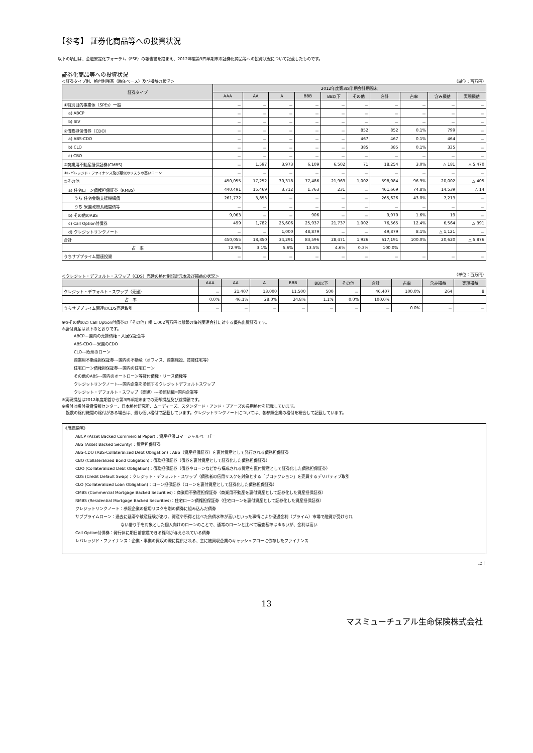【参考】 証券化商品等への投資状況
以下の項目は、金融安定化フォーラム（FSF）の報告書を踏まえ、2012年度第3四半期末の証券化商品等への投資状況について記載したものです。
証券化商品等への投資状況
＜証券タイプ別、格付別残高（時価ベース）及び損益の状況＞ （単位：百万円）
| 証券タイプ | 2012年度第3四半期会計期間末 | | | | | | | | | |
| --- | --- | --- | --- | --- | --- | --- | --- | --- | --- | --- |
| | AAA | AA | A | BBB | BB以下 | その他 | 合計 | 占率 | 含み損益 | 実現損益 |
| ①特別目的事業体（SPEs）一般 | － | － | － | － | － | － | － | － | － | － |
| a) ABCP | － | － | － | － | － | － | － | － | － | － |
| b) SIV | － | － | － | － | － | － | － | － | － | － |
| ②債務担保債券（CDO） | － | － | － | － | － | 852 | 852 | 0.1% | 799 | － |
| a) ABS-CDO | － | － | － | － | － | 467 | 467 | 0.1% | 464 | － |
| b) CLO | － | － | － | － | － | 385 | 385 | 0.1% | 335 | － |
| c) CBO | － | － | － | － | － | － | － | － | － | － |
| ③商業用不動産担保証券(CMBS) | － | 1,597 | 3,973 | 6,109 | 6,502 | 71 | 18,254 | 3.0% | △ 181 | △ 5,470 |
| ④レバレッジド・ファイナンス及び類似のリスクの高いローン | － | － | － | － | － | － | － | － | － | － |
| ⑤その他 | 450,055 | 17,252 | 30,318 | 77,486 | 21,969 | 1,002 | 598,084 | 96.9% | 20,002 | △ 405 |
| a) 住宅ローン債権担保証券（RMBS） | 440,491 | 15,469 | 3,712 | 1,763 | 231 | － | 461,669 | 74.8% | 14,539 | △ 14 |
| うち 住宅金融支援機構債 | 261,772 | 3,853 | － | － | － | － | 265,626 | 43.0% | 7,213 | － |
| うち 米国政府系機関債等 | － | － | － | － | － | － | － | － | － | － |
| b) その他のABS | 9,063 | － | － | 906 | － | － | 9,970 | 1.6% | 19 | － |
| c) Call Option付債券 | 499 | 1,782 | 25,606 | 25,937 | 21,737 | 1,002 | 76,565 | 12.4% | 6,564 | △ 391 |
| d) クレジットリンクノート | － | － | 1,000 | 48,879 | － | － | 49,879 | 8.1% | △ 1,121 | － |
| 合計 | 450,055 | 18,850 | 34,291 | 83,596 | 28,471 | 1,926 | 617,191 | 100.0% | 20,620 | △ 5,876 |
| 占 率 | 72.9% | 3.1% | 5.6% | 13.5% | 4.6% | 0.3% | 100.0% | | | |
| うちサブプライム関連投資 | － | － | － | － | － | － | － | － | － | － |
＜クレジット・デフォルト・スワップ（CDS）売建の格付別想定元本及び損益の状況＞ （単位：百万円）
| | AAA | AA | A | BBB | BB以下 | その他 | 合計 | 占率 | 含み損益 | 実現損益 |
| --- | --- | --- | --- | --- | --- | --- | --- | --- | --- | --- |
| クレジット・デフォルト・スワップ（売建） | － | 21,407 | 13,000 | 11,500 | 500 | － | 46,407 | 100.0% | 264 | 8 |
| 占 率 | 0.0% | 46.1% | 28.0% | 24.8% | 1.1% | 0.0% | 100.0% | | | |
| うちサブプライム関連のCDS売建取引 | － | － | － | － | － | － | － | 0.0% | － | － |
※⑤その他のc) Call Option付債券の「その他」欄 1,002百万円は邦銀の海外関連会社に対する優先出資証券です。
※裏付資産は以下のとおりです。
ABCP---国内の売掛債権・入居保証金等
ABS-CDO---米国のCDO
CLO---欧州のローン
商業用不動産担保証券---国内の不動産（オフィス、商業施設、賃貸住宅等）
住宅ローン債権担保証券---国内の住宅ローン
その他のABS---国内のオートローン等貸付債権・リース債権等
クレジットリンクノート---国内企業を参照するクレジットデフォルトスワップ
クレジット・デフォルト・スワップ（売建）---参照組織=国内企業等
※実現損益は2012年度期首から第3四半期末までの売却損益及び減損額です。
※格付は格付投資情報センター、日本格付研究所、ムーディーズ、スタンダード・アンド・プアーズの長期格付を記載しています。
　複数の格付機関の格付がある場合は、最も低い格付で記載しています。クレジットリンクノートについては、各参照企業の格付を総合して記載しています。
《用語説明》
ABCP (Asset Backed Commercial Paper)：資産担保コマーシャルペーパー
ABS (Asset Backed Security)：資産担保証券
ABS-CDO (ABS-Collateralized Debt Obligation)：ABS（資産担保証券）を裏付資産として発行される債務担保証券
CBO (Collateralized Bond Obligation)：債務担保証券（債券を裏付資産として証券化した債務担保証券）
CDO (Collateralized Debt Obligation)：債務担保証券（債券やローンなどから構成される資産を裏付資産として証券化した債務担保証券）
CDS (Credit Default Swap)：クレジット・デフォルト・スワップ（債務者の信用リスクを対象とする「プロテクション」を売買するデリバティブ取引
CLO (Collateralized Loan Obligation)：ローン担保証券（ローンを裏付資産として証券化した債務担保証券）
CMBS (Commercial Mortgage Backed Securities)：商業用不動産担保証券（商業用不動産を裏付資産として証券化した資産担保証券）
RMBS (Residential Mortgage Backed Securities)：住宅ローン債権担保証券（住宅ローンを裏付資産として証券化した資産担保証券）
クレジットリンクノート：参照企業の信用リスクを別の債券に組み込んだ債券
サブプライムローン：過去に延滞や破産経験があり、資産や所得と比べた負債水準が高いといった事情により優遇金利（プライム）市場で融資が受けられ
ない借り手を対象とした個人向けのローンのことで、通常のローンと比べて審査基準はゆるいが、金利は高い
Call Option付債券：発行体に期日前償還できる権利が与えられている債券
レバレッジド・ファイナンス：企業・事業の買収の際に提供される、主に被買収企業のキャッシュフローに依存したファイナンス
以上
13
マスミューチュアル生命保険株式会社